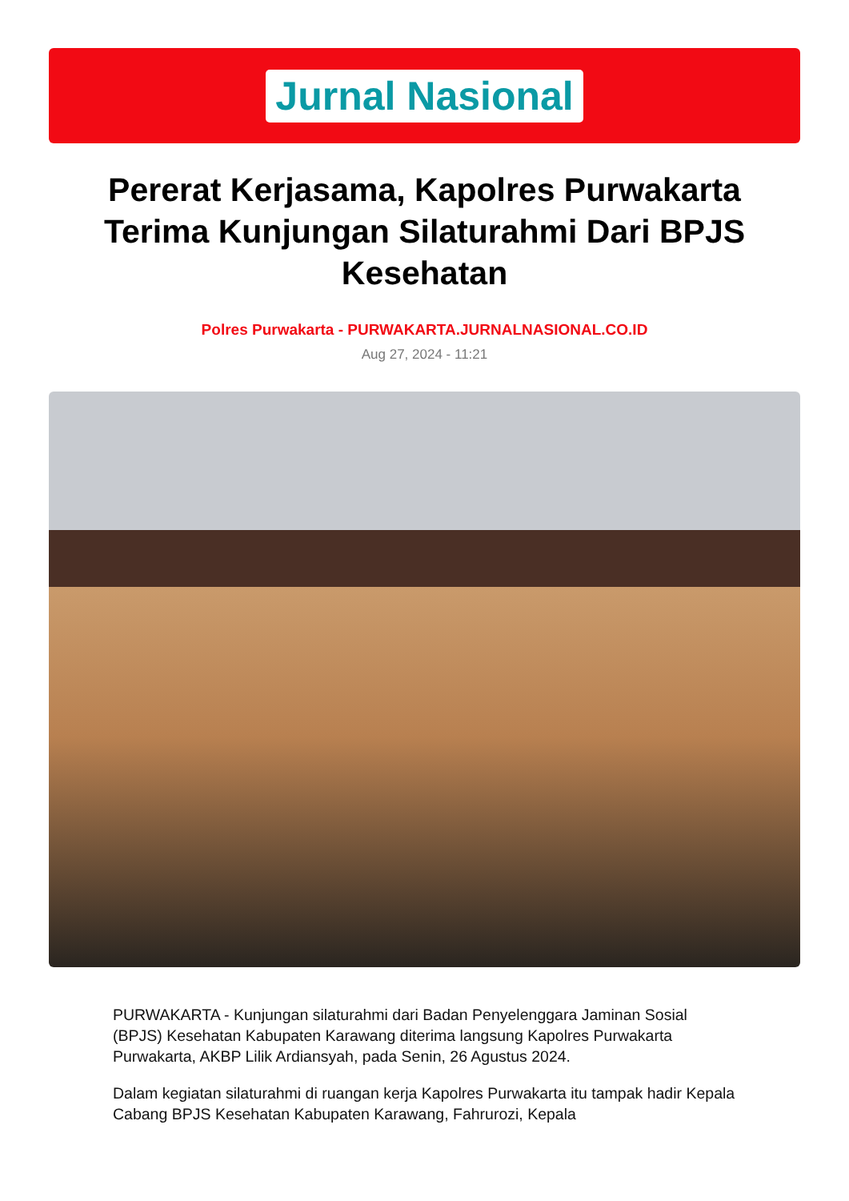Jurnal Nasional
Pererat Kerjasama, Kapolres Purwakarta Terima Kunjungan Silaturahmi Dari BPJS Kesehatan
Polres Purwakarta - PURWAKARTA.JURNALNASIONAL.CO.ID
Aug 27, 2024 - 11:21
PURWAKARTA - Kunjungan silaturahmi dari Badan Penyelenggara Jaminan Sosial (BPJS) Kesehatan Kabupaten Karawang diterima langsung Kapolres Purwakarta Purwakarta, AKBP Lilik Ardiansyah, pada Senin, 26 Agustus 2024.
Dalam kegiatan silaturahmi di ruangan kerja Kapolres Purwakarta itu tampak hadir Kepala Cabang BPJS Kesehatan Kabupaten Karawang, Fahrurozi, Kepala